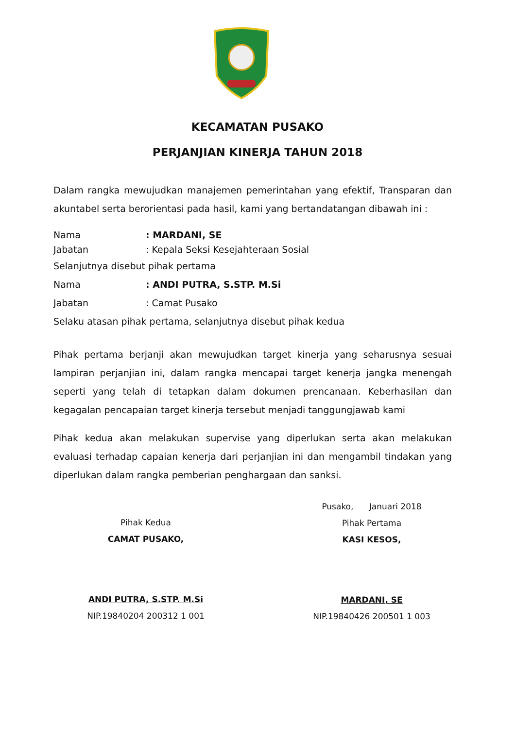KECAMATAN PUSAKO
PERJANJIAN KINERJA TAHUN 2018
Dalam rangka mewujudkan manajemen pemerintahan yang efektif, Transparan dan akuntabel serta berorientasi pada hasil, kami yang bertandatangan dibawah ini :
| Nama | : MARDANI, SE |
| Jabatan | : Kepala Seksi Kesejahteraan Sosial |
| Selanjutnya disebut pihak pertama | |
| Nama | : ANDI PUTRA, S.STP. M.Si |
| Jabatan | : Camat Pusako |
| Selaku atasan pihak pertama, selanjutnya disebut pihak kedua | |
Pihak pertama berjanji akan mewujudkan target kinerja yang seharusnya sesuai lampiran perjanjian ini, dalam rangka mencapai target kenerja jangka menengah seperti yang telah di tetapkan dalam dokumen prencanaan. Keberhasilan dan kegagalan pencapaian target kinerja tersebut menjadi tanggungjawab kami
Pihak kedua akan melakukan supervise yang diperlukan serta akan melakukan evaluasi terhadap capaian kenerja dari perjanjian ini dan mengambil tindakan yang diperlukan dalam rangka pemberian penghargaan dan sanksi.
Pihak Kedua
CAMAT PUSAKO,
ANDI PUTRA, S.STP. M.Si
NIP.19840204 200312 1 001
Pusako, Januari 2018
Pihak Pertama
KASI KESOS,
MARDANI, SE
NIP.19840426 200501 1 003